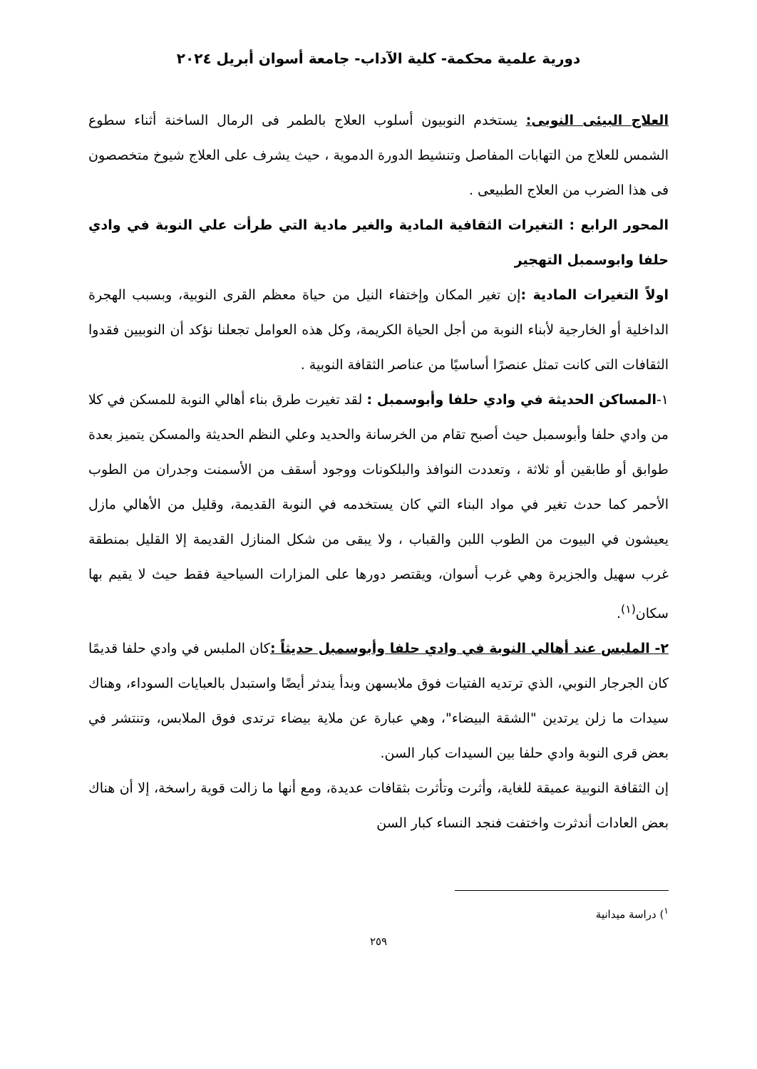دورية علمية محكمة- كلية الآداب- جامعة أسوان أبريل ٢٠٢٤
العلاج البيئى النوبى: يستخدم النوبيون أسلوب العلاج بالطمر فى الرمال الساخنة أثناء سطوع الشمس للعلاج من التهابات المفاصل وتنشيط الدورة الدموية ، حيث يشرف على العلاج شيوخ متخصصون فى هذا الضرب من العلاج الطبيعى .
المحور الرابع : التغيرات الثقافية المادية والغير مادية التي طرأت علي النوبة في وادي حلفا وابوسمبل التهجير
اولاً التغيرات المادية : إن تغير المكان وإختفاء النيل من حياة معظم القرى النوبية، وبسبب الهجرة الداخلية أو الخارجية لأبناء النوبة من أجل الحياة الكريمة، وكل هذه العوامل تجعلنا نؤكد أن النوبيين فقدوا الثقافات التى كانت تمثل عنصرًا أساسيًا من عناصر الثقافة النوبية .
١-المساكن الحديثة في وادي حلفا وأبوسمبل : لقد تغيرت طرق بناء أهالي النوبة للمسكن في كلا من وادي حلفا وأبوسمبل حيث أصبح تقام من الخرسانة والحديد وعلي النظم الحديثة والمسكن يتميز بعدة طوابق أو طابقين أو ثلاثة ، وتعددت النوافذ والبلكونات ووجود أسقف من الأسمنت وجدران من الطوب الأحمر كما حدث تغير في مواد البناء التي كان يستخدمه في النوبة القديمة، وقليل من الأهالي مازل يعيشون في البيوت من الطوب اللبن والقباب ، ولا يبقى من شكل المنازل القديمة إلا القليل بمنطقة غرب سهيل والجزيرة وهي غرب أسوان، ويقتصر دورها على المزارات السياحية فقط حيث لا يقيم بها سكان<sup>(١)</sup>.
٢- الملبس عند أهالي النوبة في وادي حلفا وأبوسمبل حديثاً : كان الملبس في وادي حلفا قديمًا كان الجرجار النوبي، الذي ترتديه الفتيات فوق ملابسهن وبدأ يندثر أيضًا واستبدل بالعبايات السوداء، وهناك سيدات ما زلن يرتدين "الشقة البيضاء"، وهي عبارة عن ملاية بيضاء ترتدى فوق الملابس، وتنتشر في بعض قرى النوبة وادي حلفا بين السيدات كبار السن.
إن الثقافة النوبية عميقة للغاية، وأثرت وتأثرت بثقافات عديدة، ومع أنها ما زالت قوية راسخة، إلا أن هناك بعض العادات أندثرت واختفت فنجد النساء كبار السن
<sup>١</sup>) دراسة ميدانية
٢٥٩